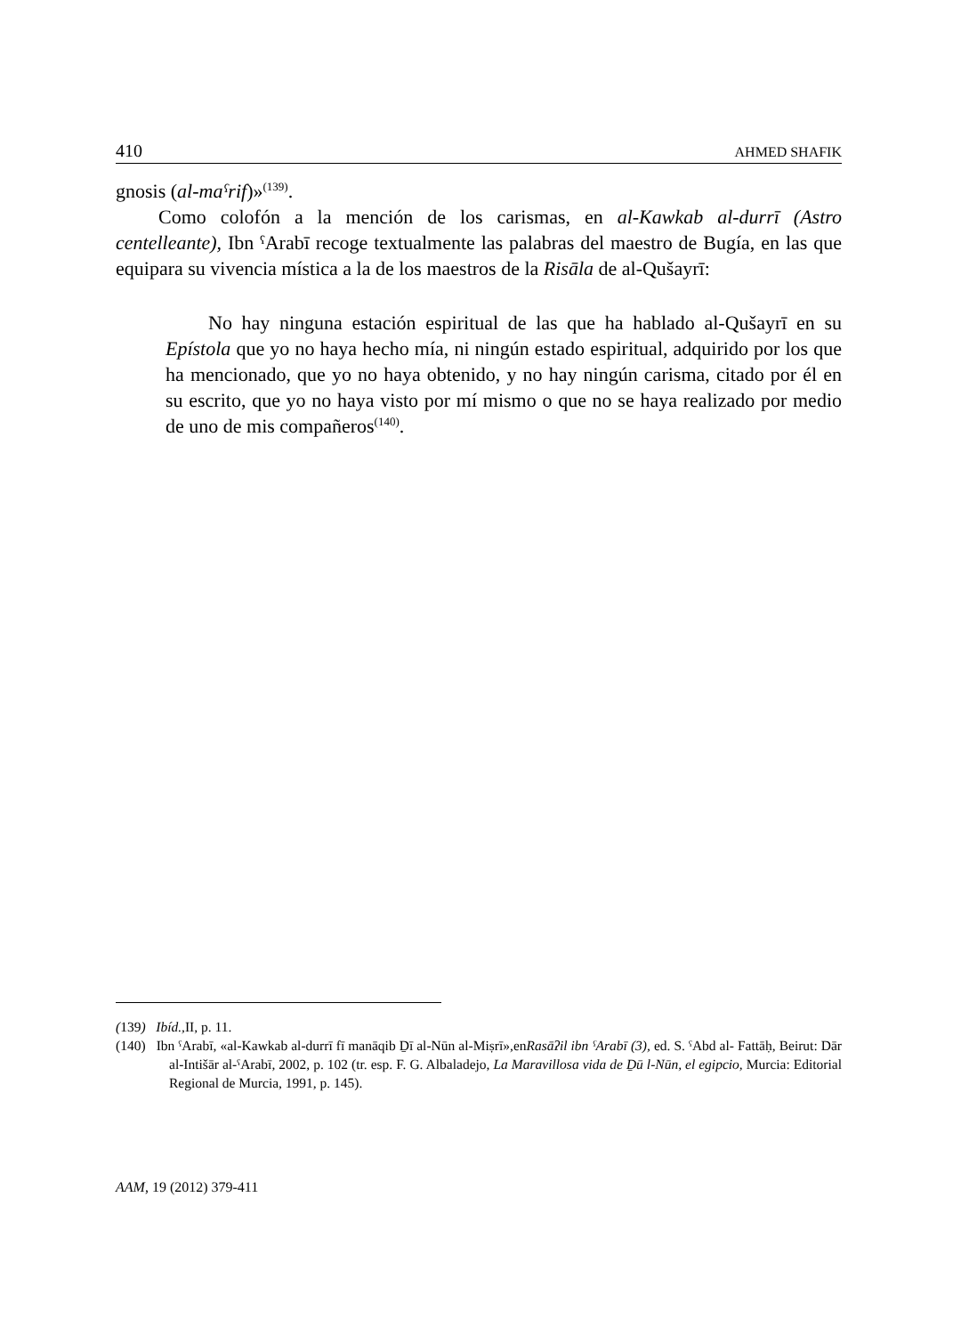410 AHMED SHAFIK
gnosis (al-maˁrif)»<sup>(139)</sup>.
Como colofón a la mención de los carismas, en al-Kawkab al-durrī (Astro centelleante), Ibn ˁArabī recoge textualmente las palabras del maestro de Bugía, en las que equipara su vivencia mística a la de los maestros de la Risāla de al-Qušayrī:
No hay ninguna estación espiritual de las que ha hablado al-Qušayrī en su Epístola que yo no haya hecho mía, ni ningún estado espiritual, adquirido por los que ha mencionado, que yo no haya obtenido, y no hay ningún carisma, citado por él en su escrito, que yo no haya visto por mí mismo o que no se haya realizado por medio de uno de mis compañeros<sup>(140)</sup>.
(139) Ibíd., II, p. 11.
(140) Ibn ˁArabī, «al-Kawkab al-durrī fī manāqib Ḏī al-Nūn al-Miṣrī»,enRasāʔil ibn ˁArabī (3), ed. S. ˁAbd al- Fattāḥ, Beirut: Dār al-Intišār al-ˁArabī, 2002, p. 102 (tr. esp. F. G. Albaladejo, La Maravillosa vida de Ḏū l-Nūn, el egipcio, Murcia: Editorial Regional de Murcia, 1991, p. 145).
AAM, 19 (2012) 379-411